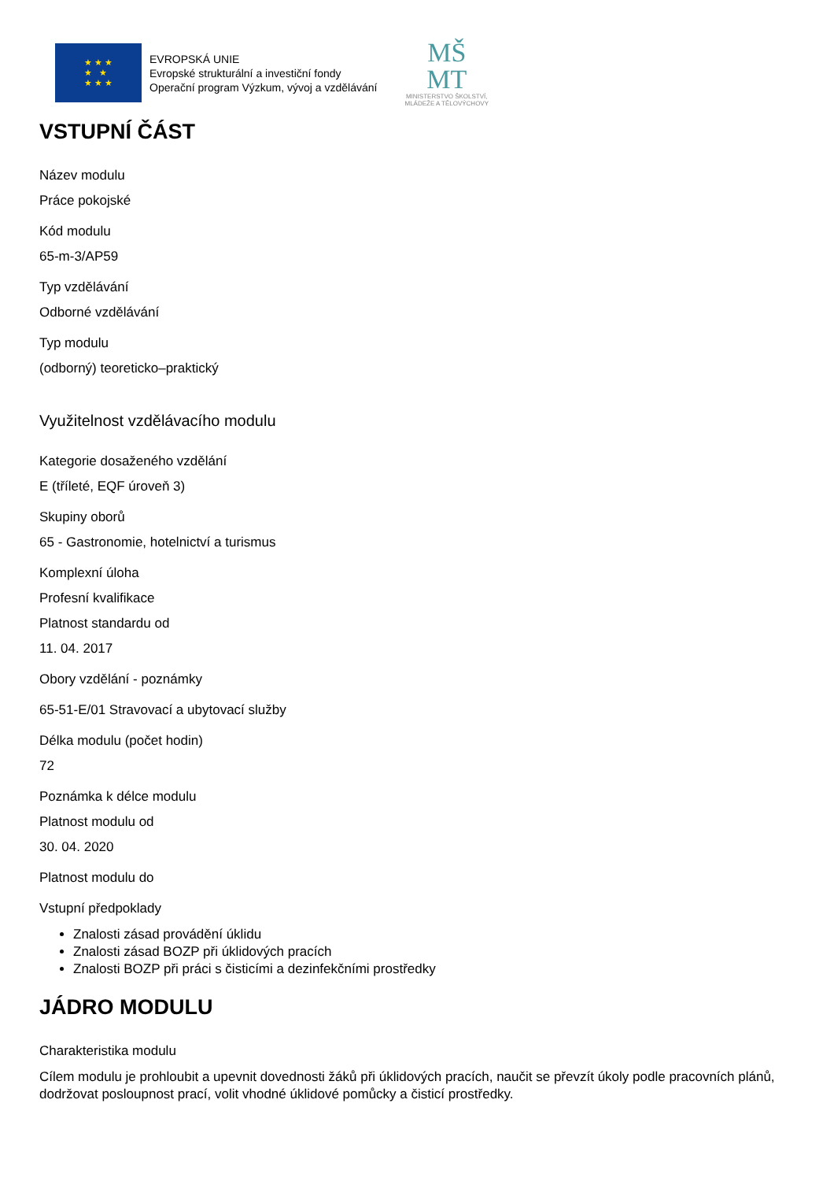★ ★ ★
★ ★
★ ★ ★
EVROPSKÁ UNIE
Evropské strukturální a investiční fondy
Operační program Výzkum, vývoj a vzdělávání
MŠ
MT
MINISTERSTVO ŠKOLSTVÍ,
MLÁDEŽE A TĚLOVÝCHOVY
VSTUPNÍ ČÁST
Název modulu
Práce pokojské
Kód modulu
65-m-3/AP59
Typ vzdělávání
Odborné vzdělávání
Typ modulu
(odborný) teoreticko–praktický
Využitelnost vzdělávacího modulu
Kategorie dosaženého vzdělání
E (tříleté, EQF úroveň 3)
Skupiny oborů
65 - Gastronomie, hotelnictví a turismus
Komplexní úloha
Profesní kvalifikace
Platnost standardu od
11. 04. 2017
Obory vzdělání - poznámky
65-51-E/01 Stravovací a ubytovací služby
Délka modulu (počet hodin)
72
Poznámka k délce modulu
Platnost modulu od
30. 04. 2020
Platnost modulu do
Vstupní předpoklady
Znalosti zásad provádění úklidu
Znalosti zásad BOZP při úklidových pracích
Znalosti BOZP při práci s čisticími a dezinfekčními prostředky
JÁDRO MODULU
Charakteristika modulu
Cílem modulu je prohloubit a upevnit dovednosti žáků při úklidových pracích, naučit se převzít úkoly podle pracovních plánů, dodržovat posloupnost prací, volit vhodné úklidové pomůcky a čisticí prostředky.